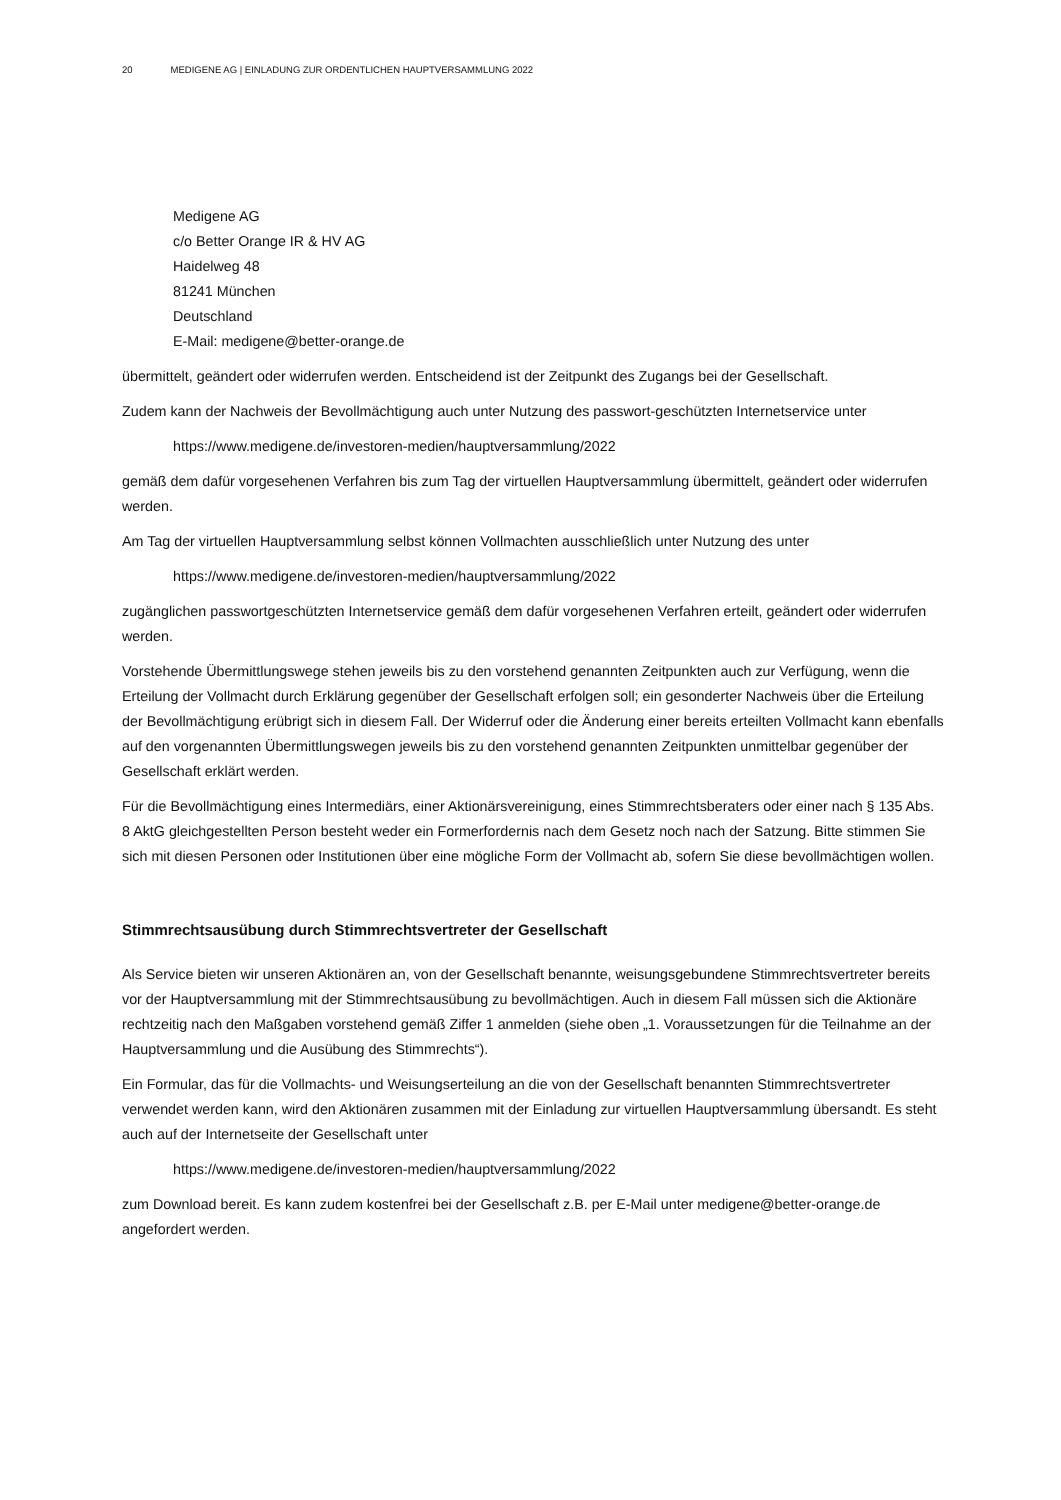20 MEDIGENE AG | EINLADUNG ZUR ORDENTLICHEN HAUPTVERSAMMLUNG 2022
Medigene AG
c/o Better Orange IR & HV AG
Haidelweg 48
81241 München
Deutschland
E-Mail: medigene@better-orange.de
übermittelt, geändert oder widerrufen werden. Entscheidend ist der Zeitpunkt des Zugangs bei der Gesellschaft.
Zudem kann der Nachweis der Bevollmächtigung auch unter Nutzung des passwort-geschützten Internetservice unter
https://www.medigene.de/investoren-medien/hauptversammlung/2022
gemäß dem dafür vorgesehenen Verfahren bis zum Tag der virtuellen Hauptversammlung übermittelt, geändert oder widerrufen werden.
Am Tag der virtuellen Hauptversammlung selbst können Vollmachten ausschließlich unter Nutzung des unter
https://www.medigene.de/investoren-medien/hauptversammlung/2022
zugänglichen passwortgeschützten Internetservice gemäß dem dafür vorgesehenen Verfahren erteilt, geändert oder widerrufen werden.
Vorstehende Übermittlungswege stehen jeweils bis zu den vorstehend genannten Zeitpunkten auch zur Verfügung, wenn die Erteilung der Vollmacht durch Erklärung gegenüber der Gesellschaft erfolgen soll; ein gesonderter Nachweis über die Erteilung der Bevollmächtigung erübrigt sich in diesem Fall. Der Widerruf oder die Änderung einer bereits erteilten Vollmacht kann ebenfalls auf den vorgenannten Übermittlungswegen jeweils bis zu den vorstehend genannten Zeitpunkten unmittelbar gegenüber der Gesellschaft erklärt werden.
Für die Bevollmächtigung eines Intermediärs, einer Aktionärsvereinigung, eines Stimmrechtsberaters oder einer nach § 135 Abs. 8 AktG gleichgestellten Person besteht weder ein Formerfordernis nach dem Gesetz noch nach der Satzung. Bitte stimmen Sie sich mit diesen Personen oder Institutionen über eine mögliche Form der Vollmacht ab, sofern Sie diese bevollmächtigen wollen.
Stimmrechtsausübung durch Stimmrechtsvertreter der Gesellschaft
Als Service bieten wir unseren Aktionären an, von der Gesellschaft benannte, weisungsgebundene Stimmrechtsvertreter bereits vor der Hauptversammlung mit der Stimmrechtsausübung zu bevollmächtigen. Auch in diesem Fall müssen sich die Aktionäre rechtzeitig nach den Maßgaben vorstehend gemäß Ziffer 1 anmelden (siehe oben „1. Voraussetzungen für die Teilnahme an der Hauptversammlung und die Ausübung des Stimmrechts“).
Ein Formular, das für die Vollmachts- und Weisungserteilung an die von der Gesellschaft benannten Stimmrechtsvertreter verwendet werden kann, wird den Aktionären zusammen mit der Einladung zur virtuellen Hauptversammlung übersandt. Es steht auch auf der Internetseite der Gesellschaft unter
https://www.medigene.de/investoren-medien/hauptversammlung/2022
zum Download bereit. Es kann zudem kostenfrei bei der Gesellschaft z.B. per E-Mail unter medigene@better-orange.de angefordert werden.